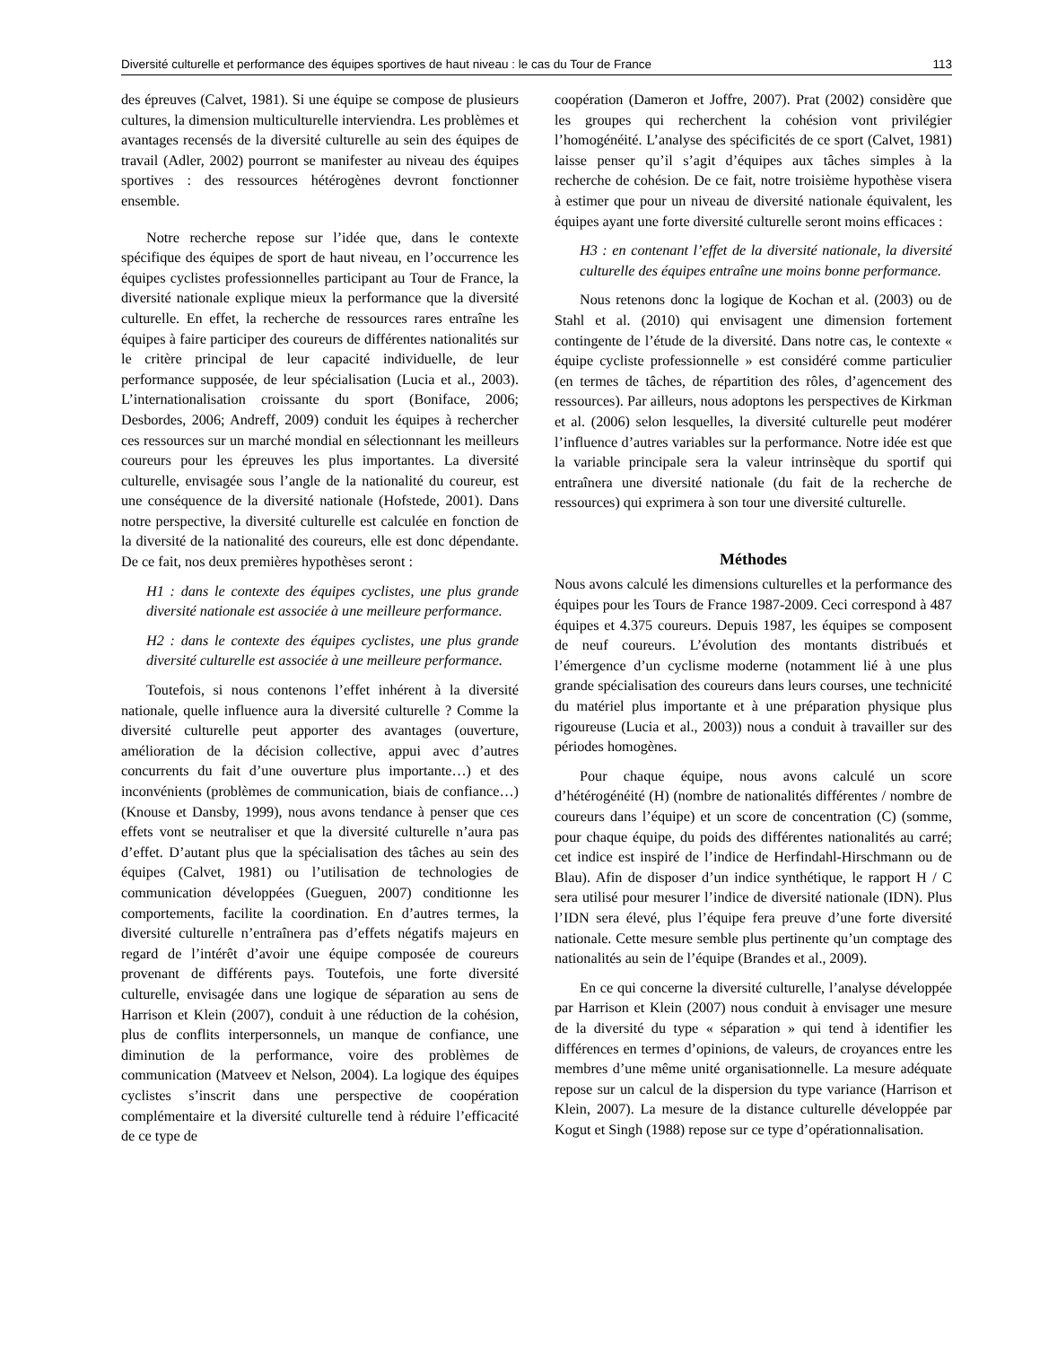Diversité culturelle et performance des équipes sportives de haut niveau : le cas du Tour de France 113
des épreuves (Calvet, 1981). Si une équipe se compose de plusieurs cultures, la dimension multiculturelle interviendra. Les problèmes et avantages recensés de la diversité culturelle au sein des équipes de travail (Adler, 2002) pourront se manifester au niveau des équipes sportives : des ressources hétérogènes devront fonctionner ensemble.
Notre recherche repose sur l’idée que, dans le contexte spécifique des équipes de sport de haut niveau, en l’occurrence les équipes cyclistes professionnelles participant au Tour de France, la diversité nationale explique mieux la performance que la diversité culturelle. En effet, la recherche de ressources rares entraîne les équipes à faire participer des coureurs de différentes nationalités sur le critère principal de leur capacité individuelle, de leur performance supposée, de leur spécialisation (Lucia et al., 2003). L’internationalisation croissante du sport (Boniface, 2006; Desbordes, 2006; Andreff, 2009) conduit les équipes à rechercher ces ressources sur un marché mondial en sélectionnant les meilleurs coureurs pour les épreuves les plus importantes. La diversité culturelle, envisagée sous l’angle de la nationalité du coureur, est une conséquence de la diversité nationale (Hofstede, 2001). Dans notre perspective, la diversité culturelle est calculée en fonction de la diversité de la nationalité des coureurs, elle est donc dépendante. De ce fait, nos deux premières hypothèses seront :
H1 : dans le contexte des équipes cyclistes, une plus grande diversité nationale est associée à une meilleure performance.
H2 : dans le contexte des équipes cyclistes, une plus grande diversité culturelle est associée à une meilleure performance.
Toutefois, si nous contenons l’effet inhérent à la diversité nationale, quelle influence aura la diversité culturelle ? Comme la diversité culturelle peut apporter des avantages (ouverture, amélioration de la décision collective, appui avec d’autres concurrents du fait d’une ouverture plus importante…) et des inconvénients (problèmes de communication, biais de confiance…) (Knouse et Dansby, 1999), nous avons tendance à penser que ces effets vont se neutraliser et que la diversité culturelle n’aura pas d’effet. D’autant plus que la spécialisation des tâches au sein des équipes (Calvet, 1981) ou l’utilisation de technologies de communication développées (Gueguen, 2007) conditionne les comportements, facilite la coordination. En d’autres termes, la diversité culturelle n’entraînera pas d’effets négatifs majeurs en regard de l’intérêt d’avoir une équipe composée de coureurs provenant de différents pays. Toutefois, une forte diversité culturelle, envisagée dans une logique de séparation au sens de Harrison et Klein (2007), conduit à une réduction de la cohésion, plus de conflits interpersonnels, un manque de confiance, une diminution de la performance, voire des problèmes de communication (Matveev et Nelson, 2004). La logique des équipes cyclistes s’inscrit dans une perspective de coopération complémentaire et la diversité culturelle tend à réduire l’efficacité de ce type de
coopération (Dameron et Joffre, 2007). Prat (2002) considère que les groupes qui recherchent la cohésion vont privilégier l’homogénéité. L’analyse des spécificités de ce sport (Calvet, 1981) laisse penser qu’il s’agit d’équipes aux tâches simples à la recherche de cohésion. De ce fait, notre troisième hypothèse visera à estimer que pour un niveau de diversité nationale équivalent, les équipes ayant une forte diversité culturelle seront moins efficaces :
H3 : en contenant l’effet de la diversité nationale, la diversité culturelle des équipes entraîne une moins bonne performance.
Nous retenons donc la logique de Kochan et al. (2003) ou de Stahl et al. (2010) qui envisagent une dimension fortement contingente de l’étude de la diversité. Dans notre cas, le contexte « équipe cycliste professionnelle » est considéré comme particulier (en termes de tâches, de répartition des rôles, d’agencement des ressources). Par ailleurs, nous adoptons les perspectives de Kirkman et al. (2006) selon lesquelles, la diversité culturelle peut modérer l’influence d’autres variables sur la performance. Notre idée est que la variable principale sera la valeur intrinsèque du sportif qui entraînera une diversité nationale (du fait de la recherche de ressources) qui exprimera à son tour une diversité culturelle.
Méthodes
Nous avons calculé les dimensions culturelles et la performance des équipes pour les Tours de France 1987-2009. Ceci correspond à 487 équipes et 4.375 coureurs. Depuis 1987, les équipes se composent de neuf coureurs. L’évolution des montants distribués et l’émergence d’un cyclisme moderne (notamment lié à une plus grande spécialisation des coureurs dans leurs courses, une technicité du matériel plus importante et à une préparation physique plus rigoureuse (Lucia et al., 2003)) nous a conduit à travailler sur des périodes homogènes.
Pour chaque équipe, nous avons calculé un score d’hétérogénéité (H) (nombre de nationalités différentes / nombre de coureurs dans l’équipe) et un score de concentration (C) (somme, pour chaque équipe, du poids des différentes nationalités au carré; cet indice est inspiré de l’indice de Herfindahl-Hirschmann ou de Blau). Afin de disposer d’un indice synthétique, le rapport H / C sera utilisé pour mesurer l’indice de diversité nationale (IDN). Plus l’IDN sera élevé, plus l’équipe fera preuve d’une forte diversité nationale. Cette mesure semble plus pertinente qu’un comptage des nationalités au sein de l’équipe (Brandes et al., 2009).
En ce qui concerne la diversité culturelle, l’analyse développée par Harrison et Klein (2007) nous conduit à envisager une mesure de la diversité du type « séparation » qui tend à identifier les différences en termes d’opinions, de valeurs, de croyances entre les membres d’une même unité organisationnelle. La mesure adéquate repose sur un calcul de la dispersion du type variance (Harrison et Klein, 2007). La mesure de la distance culturelle développée par Kogut et Singh (1988) repose sur ce type d’opérationnalisation.